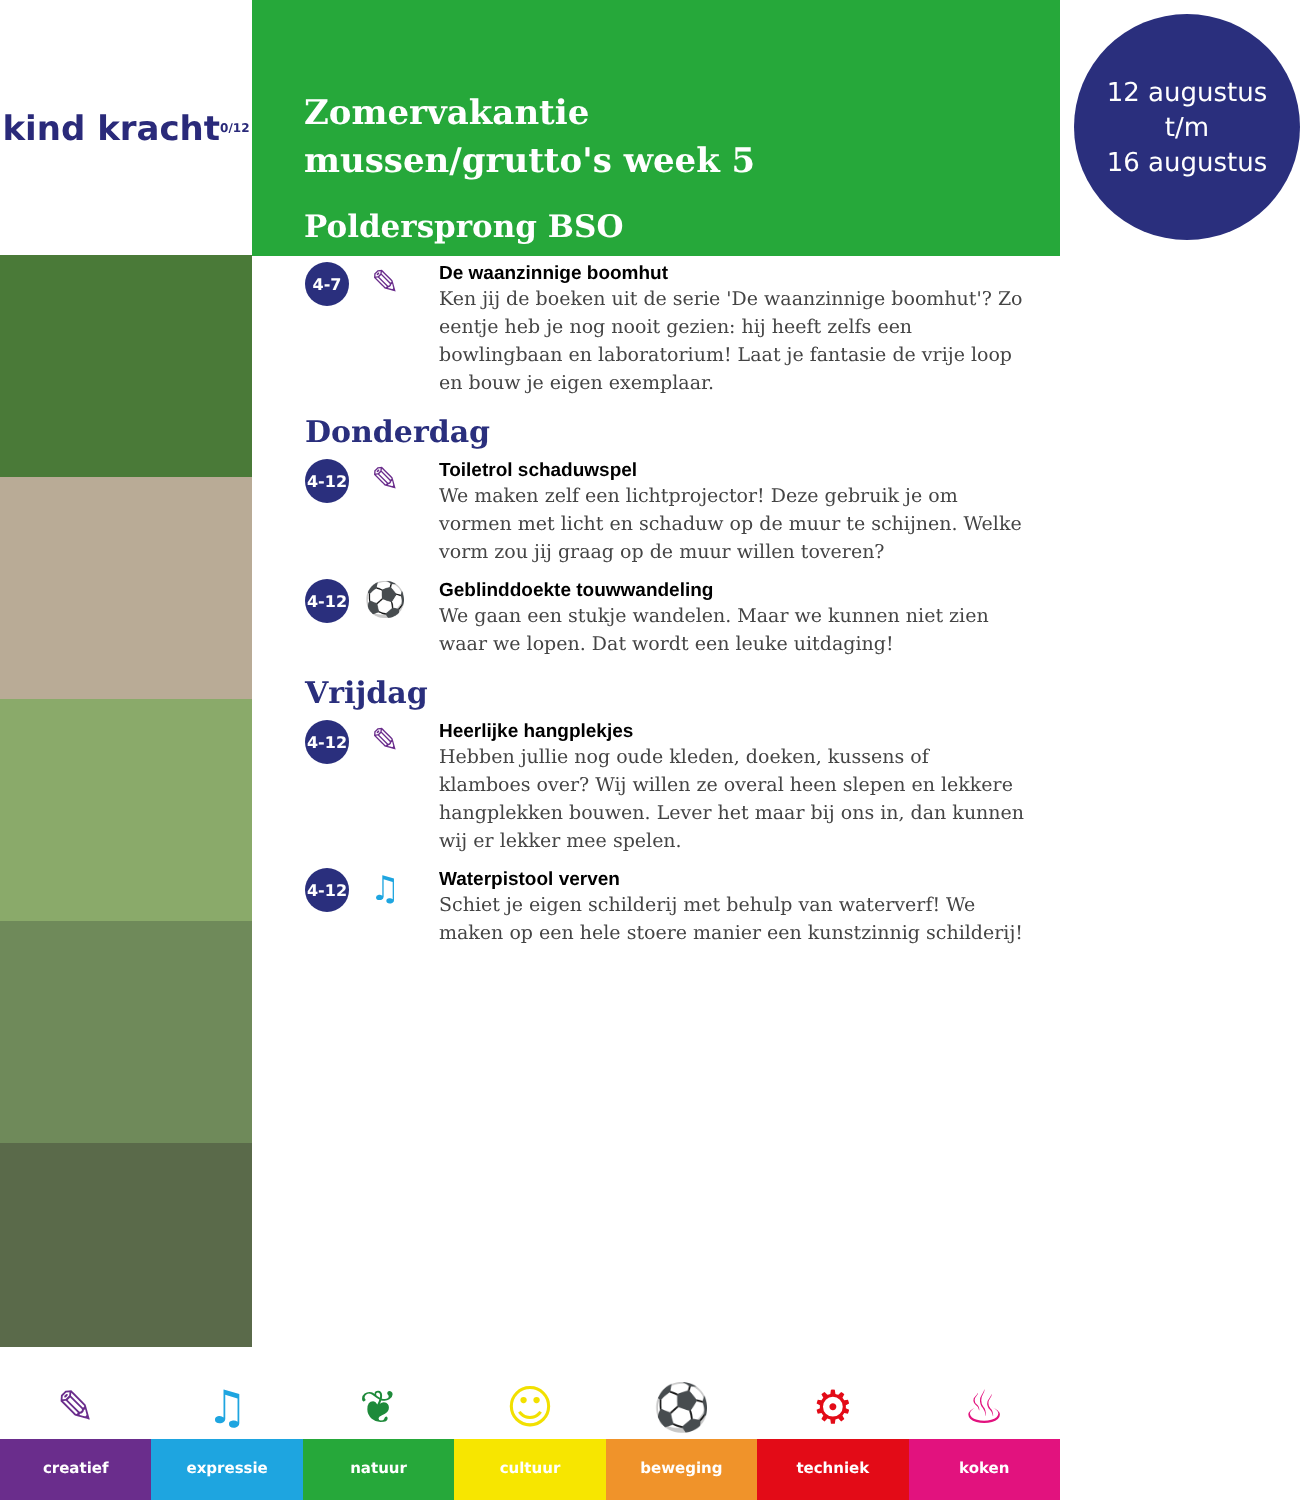kind kracht 0/12
Zomervakantie
mussen/grutto's week 5
Poldersprong BSO
12 augustus
t/m
16 augustus
4-7
✎
De waanzinnige boomhut
Ken jij de boeken uit de serie 'De waanzinnige boomhut'? Zo eentje heb je nog nooit gezien: hij heeft zelfs een bowlingbaan en laboratorium! Laat je fantasie de vrije loop en bouw je eigen exemplaar.
Donderdag
4-12
✎
Toiletrol schaduwspel
We maken zelf een lichtprojector! Deze gebruik je om vormen met licht en schaduw op de muur te schijnen. Welke vorm zou jij graag op de muur willen toveren?
4-12
⚽
Geblinddoekte touwwandeling
We gaan een stukje wandelen. Maar we kunnen niet zien waar we lopen. Dat wordt een leuke uitdaging!
Vrijdag
4-12
✎
Heerlijke hangplekjes
Hebben jullie nog oude kleden, doeken, kussens of klamboes over? Wij willen ze overal heen slepen en lekkere hangplekken bouwen. Lever het maar bij ons in, dan kunnen wij er lekker mee spelen.
4-12
♫
Waterpistool verven
Schiet je eigen schilderij met behulp van waterverf! We maken op een hele stoere manier een kunstzinnig schilderij!
✎
creatief
♫
expressie
❦
natuur
☺
cultuur
⚽
beweging
⚙
techniek
♨
koken